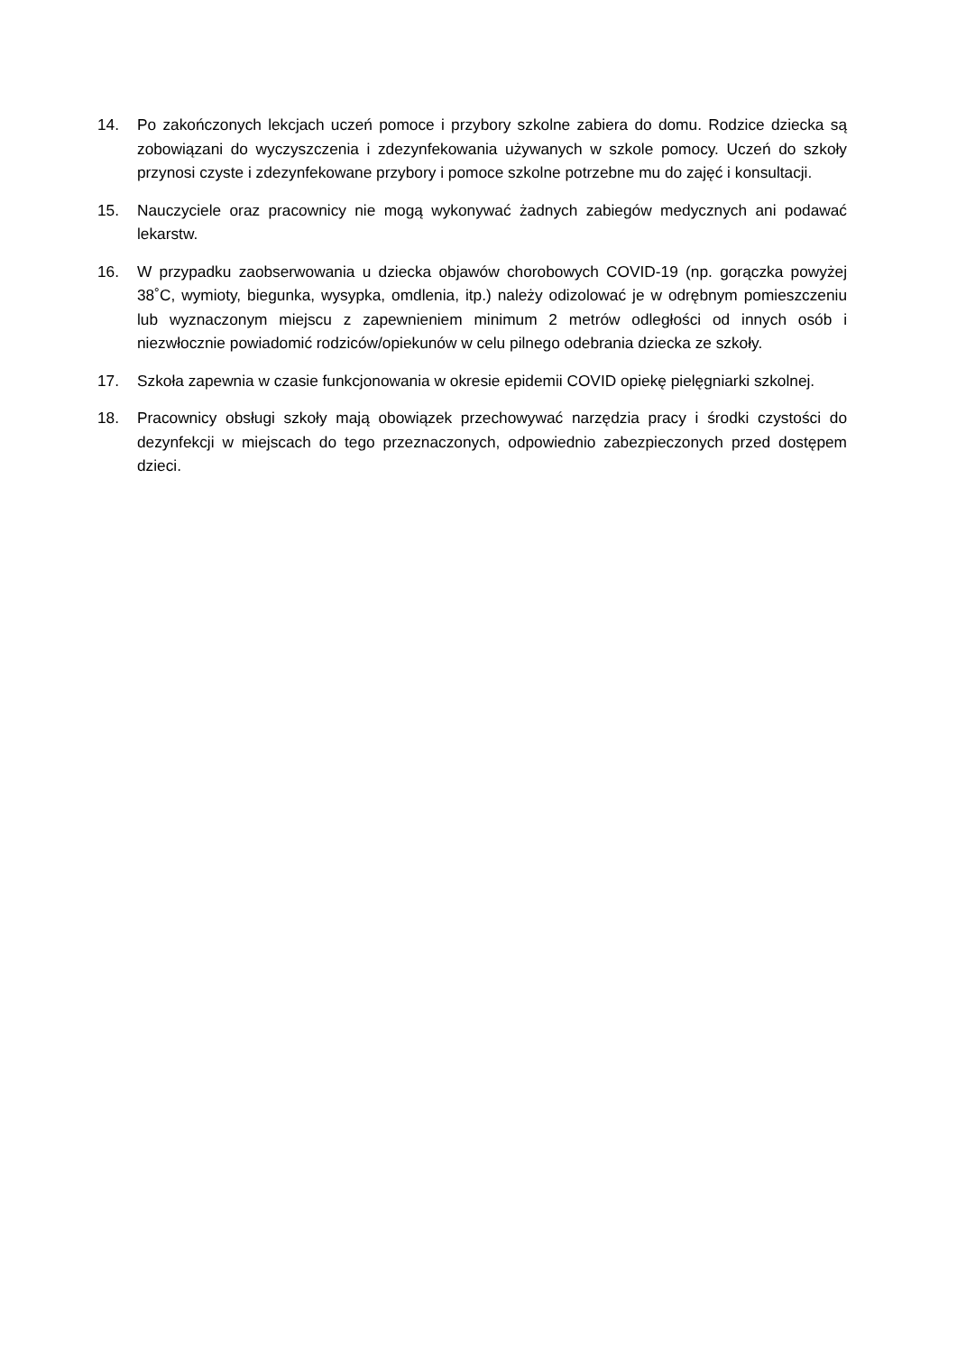14. Po zakończonych lekcjach uczeń pomoce i przybory szkolne zabiera do domu. Rodzice dziecka są zobowiązani do wyczyszczenia i zdezynfekowania używanych w szkole pomocy. Uczeń do szkoły przynosi czyste i zdezynfekowane przybory i pomoce szkolne potrzebne mu do zajęć i konsultacji.
15. Nauczyciele oraz pracownicy nie mogą wykonywać żadnych zabiegów medycznych ani podawać lekarstw.
16. W przypadku zaobserwowania u dziecka objawów chorobowych COVID-19 (np. gorączka powyżej 38˚C, wymioty, biegunka, wysypka, omdlenia, itp.) należy odizolować je w odrębnym pomieszczeniu lub wyznaczonym miejscu z zapewnieniem minimum 2 metrów odległości od innych osób i niezwłocznie powiadomić rodziców/opiekunów w celu pilnego odebrania dziecka ze szkoły.
17. Szkoła zapewnia w czasie funkcjonowania w okresie epidemii COVID opiekę pielęgniarki szkolnej.
18. Pracownicy obsługi szkoły mają obowiązek przechowywać narzędzia pracy i środki czystości do dezynfekcji w miejscach do tego przeznaczonych, odpowiednio zabezpieczonych przed dostępem dzieci.